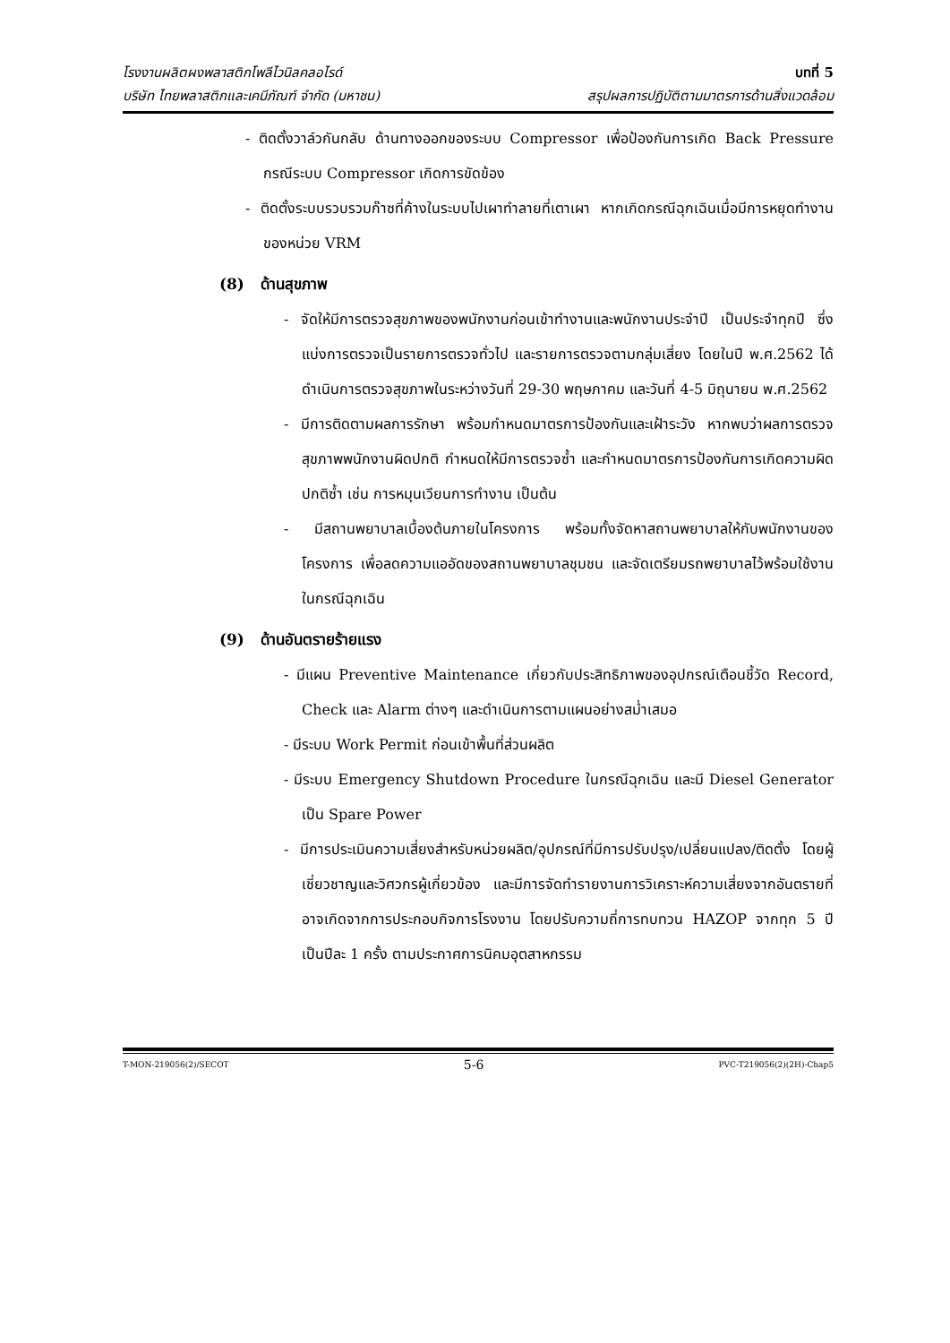โรงงานผลิตผงพลาสติกโพลีไวนิลคลอไรด์
บทที่ 5
บริษัท ไทยพลาสติกและเคมีภัณฑ์ จำกัด (มหาชน)
สรุปผลการปฏิบัติตามมาตรการด้านสิ่งแวดล้อม
- ติดตั้งวาล์วกันกลับ ด้านทางออกของระบบ Compressor เพื่อป้องกันการเกิด Back Pressure กรณีระบบ Compressor เกิดการขัดข้อง
- ติดตั้งระบบรวบรวมก๊าซที่ค้างในระบบไปเผาทำลายที่เตาเผา หากเกิดกรณีฉุกเฉินเมื่อมีการหยุดทำงานของหน่วย VRM
(8) ด้านสุขภาพ
- จัดให้มีการตรวจสุขภาพของพนักงานก่อนเข้าทำงานและพนักงานประจำปี เป็นประจำทุกปี ซึ่งแบ่งการตรวจเป็นรายการตรวจทั่วไป และรายการตรวจตามกลุ่มเสี่ยง โดยในปี พ.ศ.2562 ได้ดำเนินการตรวจสุขภาพในระหว่างวันที่ 29-30 พฤษภาคม และวันที่ 4-5 มิถุนายน พ.ศ.2562
- มีการติดตามผลการรักษา พร้อมกำหนดมาตรการป้องกันและเฝ้าระวัง หากพบว่าผลการตรวจสุขภาพพนักงานผิดปกติ กำหนดให้มีการตรวจซ้ำ และกำหนดมาตรการป้องกันการเกิดความผิดปกติซ้ำ เช่น การหมุนเวียนการทำงาน เป็นต้น
- มีสถานพยาบาลเบื้องต้นภายในโครงการ พร้อมทั้งจัดหาสถานพยาบาลให้กับพนักงานของโครงการ เพื่อลดความแออัดของสถานพยาบาลชุมชน และจัดเตรียมรถพยาบาลไว้พร้อมใช้งานในกรณีฉุกเฉิน
(9) ด้านอันตรายร้ายแรง
- มีแผน Preventive Maintenance เกี่ยวกับประสิทธิภาพของอุปกรณ์เตือนชี้วัด Record, Check และ Alarm ต่างๆ และดำเนินการตามแผนอย่างสม่ำเสมอ
- มีระบบ Work Permit ก่อนเข้าพื้นที่ส่วนผลิต
- มีระบบ Emergency Shutdown Procedure ในกรณีฉุกเฉิน และมี Diesel Generator เป็น Spare Power
- มีการประเมินความเสี่ยงสำหรับหน่วยผลิต/อุปกรณ์ที่มีการปรับปรุง/เปลี่ยนแปลง/ติดตั้ง โดยผู้เชี่ยวชาญและวิศวกรผู้เกี่ยวข้อง และมีการจัดทำรายงานการวิเคราะห์ความเสี่ยงจากอันตรายที่อาจเกิดจากการประกอบกิจการโรงงาน โดยปรับความถี่การทบทวน HAZOP จากทุก 5 ปี เป็นปีละ 1 ครั้ง ตามประกาศการนิคมอุตสาหกรรม
T-MON-219056(2)/SECOT 5-6 PVC-T219056(2)(2H)-Chap5